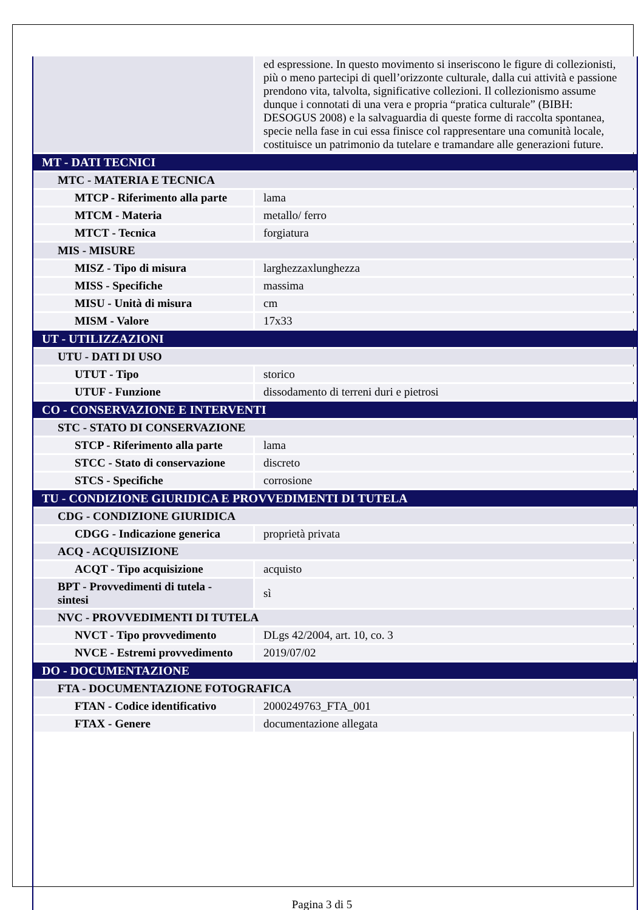| | ed espressione. In questo movimento si inseriscono le figure di collezionisti, più o meno partecipi di quell’orizzonte culturale, dalla cui attività e passione prendono vita, talvolta, significative collezioni. Il collezionismo assume dunque i connotati di una vera e propria “pratica culturale” (BIBH: DESOGUS 2008) e la salvaguardia di queste forme di raccolta spontanea, specie nella fase in cui essa finisce col rappresentare una comunità locale, costituisce un patrimonio da tutelare e tramandare alle generazioni future. |
| MT - DATI TECNICI | |
| MTC - MATERIA E TECNICA | |
| MTCP - Riferimento alla parte | lama |
| MTCM - Materia | metallo/ ferro |
| MTCT - Tecnica | forgiatura |
| MIS - MISURE | |
| MISZ - Tipo di misura | larghezzaxlunghezza |
| MISS - Specifiche | massima |
| MISU - Unità di misura | cm |
| MISM - Valore | 17x33 |
| UT - UTILIZZAZIONI | |
| UTU - DATI DI USO | |
| UTUT - Tipo | storico |
| UTUF - Funzione | dissodamento di terreni duri e pietrosi |
| CO - CONSERVAZIONE E INTERVENTI | |
| STC - STATO DI CONSERVAZIONE | |
| STCP - Riferimento alla parte | lama |
| STCC - Stato di conservazione | discreto |
| STCS - Specifiche | corrosione |
| TU - CONDIZIONE GIURIDICA E PROVVEDIMENTI DI TUTELA | |
| CDG - CONDIZIONE GIURIDICA | |
| CDGG - Indicazione generica | proprietà privata |
| ACQ - ACQUISIZIONE | |
| ACQT - Tipo acquisizione | acquisto |
| BPT - Provvedimenti di tutela - sintesi | sì |
| NVC - PROVVEDIMENTI DI TUTELA | |
| NVCT - Tipo provvedimento | DLgs 42/2004, art. 10, co. 3 |
| NVCE - Estremi provvedimento | 2019/07/02 |
| DO - DOCUMENTAZIONE | |
| FTA - DOCUMENTAZIONE FOTOGRAFICA | |
| FTAN - Codice identificativo | 2000249763_FTA_001 |
| FTAX - Genere | documentazione allegata |
Pagina 3 di 5